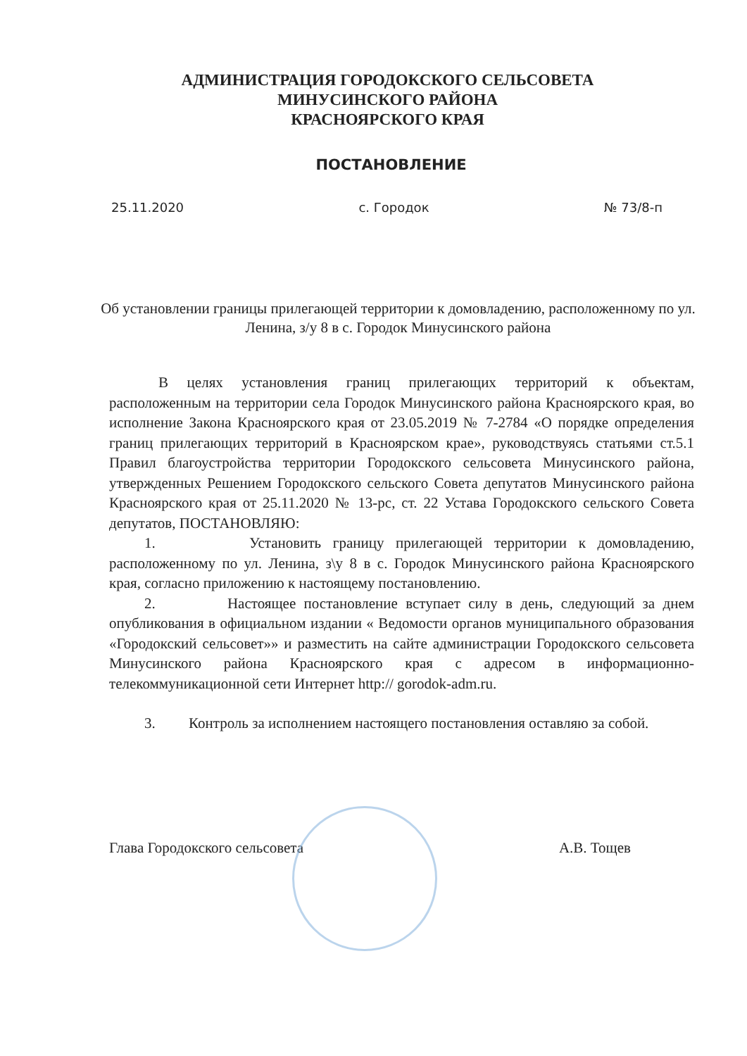АДМИНИСТРАЦИЯ ГОРОДОКСКОГО СЕЛЬСОВЕТА
МИНУСИНСКОГО РАЙОНА
КРАСНОЯРСКОГО КРАЯ
ПОСТАНОВЛЕНИЕ
25.11.2020 с. Городок № 73/8-п
Об установлении границы прилегающей территории к домовладению, расположенному по ул. Ленина, з/у 8 в с. Городок Минусинского района
В целях установления границ прилегающих территорий к объектам, расположенным на территории села Городок Минусинского района Красноярского края, во исполнение Закона Красноярского края от 23.05.2019 № 7-2784 «О порядке определения границ прилегающих территорий в Красноярском крае», руководствуясь статьями ст.5.1 Правил благоустройства территории Городокского сельсовета Минусинского района, утвержденных Решением Городокского сельского Совета депутатов Минусинского района Красноярского края от 25.11.2020 № 13-рс, ст. 22 Устава Городокского сельского Совета депутатов, ПОСТАНОВЛЯЮ:
1. Установить границу прилегающей территории к домовладению, расположенному по ул. Ленина, з\у 8 в с. Городок Минусинского района Красноярского края, согласно приложению к настоящему постановлению.
2. Настоящее постановление вступает силу в день, следующий за днем опубликования в официальном издании « Ведомости органов муниципального образования «Городокский сельсовет»» и разместить на сайте администрации Городокского сельсовета Минусинского района Красноярского края с адресом в информационно-телекоммуникационной сети Интернет http:// gorodok-adm.ru.
3. Контроль за исполнением настоящего постановления оставляю за собой.
Глава Городокского сельсовета А.В. Тощев